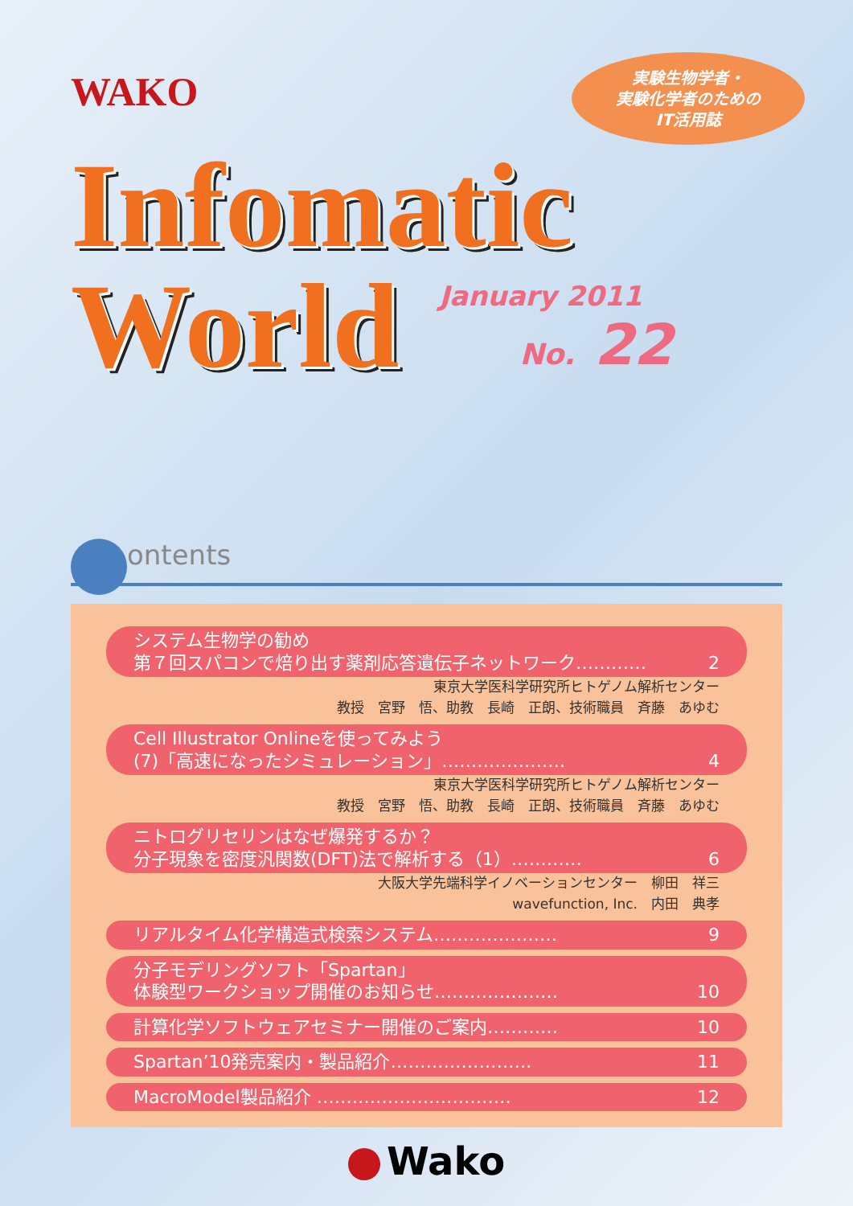WAKO
実験生物学者・
実験化学者のための
IT活用誌
Infomatic
World
January 2011
No. 22
ontents
システム生物学の勧め
第７回スパコンで焙り出す薬剤応答遺伝子ネットワーク………… 2
東京大学医科学研究所ヒトゲノム解析センター
教授　宮野　悟、助教　長崎　正朗、技術職員　斉藤　あゆむ
Cell Illustrator Onlineを使ってみよう
(7)「高速になったシミュレーション」………………… 4
東京大学医科学研究所ヒトゲノム解析センター
教授　宮野　悟、助教　長崎　正朗、技術職員　斉藤　あゆむ
ニトログリセリンはなぜ爆発するか？
分子現象を密度汎関数(DFT)法で解析する（1）………… 6
大阪大学先端科学イノベーションセンター　柳田　祥三
wavefunction, Inc.　内田　典孝
リアルタイム化学構造式検索システム………………… 9
分子モデリングソフト「Spartan」
体験型ワークショップ開催のお知らせ………………… 10
計算化学ソフトウェアセミナー開催のご案内………… 10
Spartan’10発売案内・製品紹介…………………… 11
MacroModel製品紹介 …………………………… 12
Wako